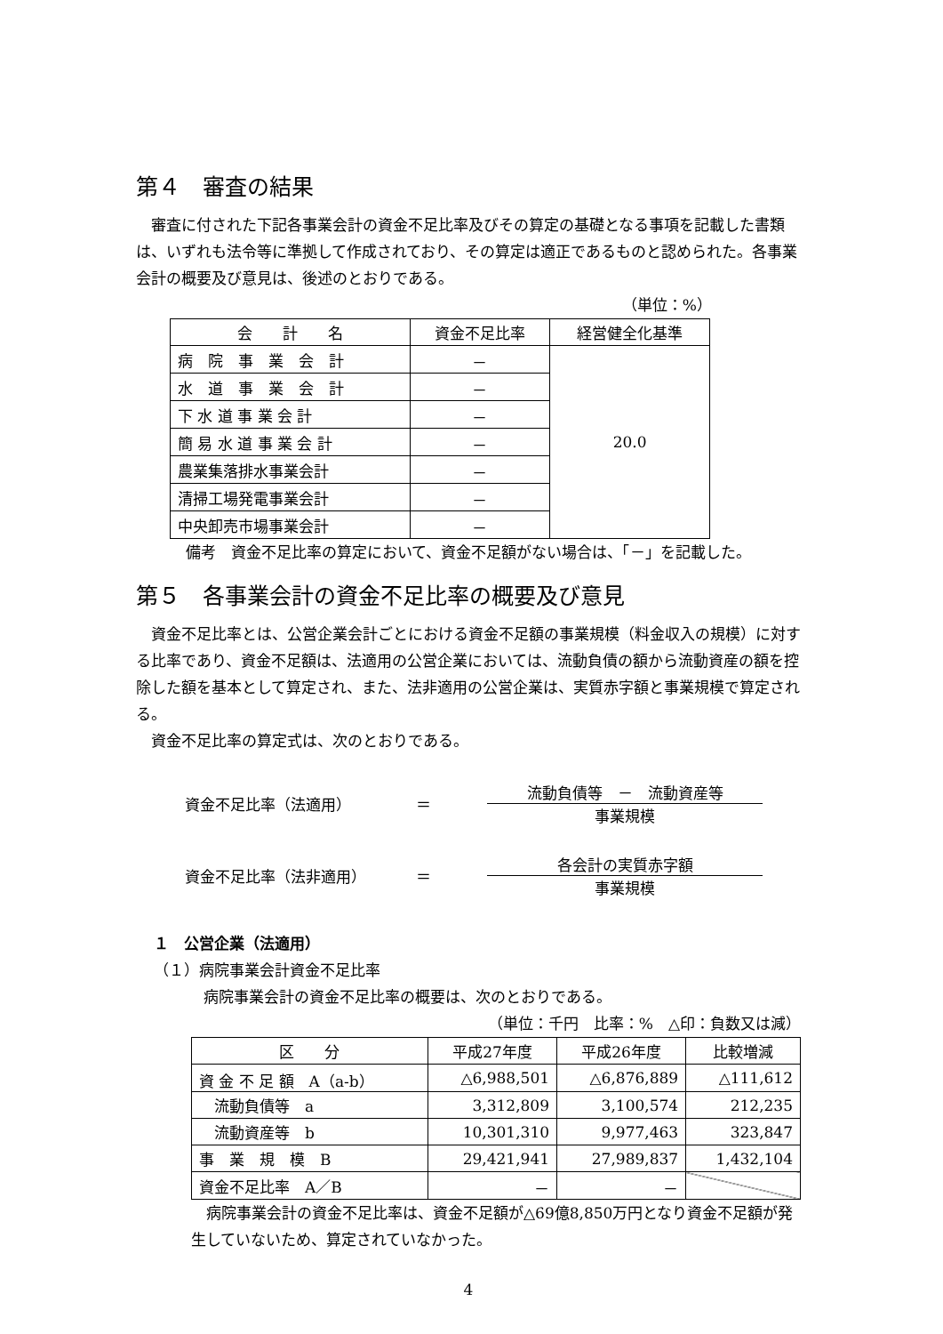第４　審査の結果
審査に付された下記各事業会計の資金不足比率及びその算定の基礎となる事項を記載した書類は、いずれも法令等に準拠して作成されており、その算定は適正であるものと認められた。各事業会計の概要及び意見は、後述のとおりである。
（単位：%）
| 会 計 名 | 資金不足比率 | 経営健全化基準 |
| --- | --- | --- |
| 病 院 事 業 会 計 | － | 20.0 |
| 水 道 事 業 会 計 | － | |
| 下 水 道 事 業 会 計 | － | |
| 簡 易 水 道 事 業 会 計 | － | |
| 農業集落排水事業会計 | － | |
| 清掃工場発電事業会計 | － | |
| 中央卸売市場事業会計 | － | |
備考　資金不足比率の算定において、資金不足額がない場合は、「－」を記載した。
第５　各事業会計の資金不足比率の概要及び意見
資金不足比率とは、公営企業会計ごとにおける資金不足額の事業規模（料金収入の規模）に対する比率であり、資金不足額は、法適用の公営企業においては、流動負債の額から流動資産の額を控除した額を基本として算定され、また、法非適用の公営企業は、実質赤字額と事業規模で算定される。
資金不足比率の算定式は、次のとおりである。
資金不足比率（法適用） ＝
流動負債等　－　流動資産等
事業規模
資金不足比率（法非適用） ＝
各会計の実質赤字額
事業規模
１　公営企業（法適用）
（１）病院事業会計資金不足比率
病院事業会計の資金不足比率の概要は、次のとおりである。
（単位：千円　比率：%　△印：負数又は減）
| 区 分 | 平成27年度 | 平成26年度 | 比較増減 |
| --- | --- | --- | --- |
| 資 金 不 足 額 A（a-b） | △6,988,501 | △6,876,889 | △111,612 |
| 流動負債等 a | 3,312,809 | 3,100,574 | 212,235 |
| 流動資産等 b | 10,301,310 | 9,977,463 | 323,847 |
| 事 業 規 模 B | 29,421,941 | 27,989,837 | 1,432,104 |
| 資金不足比率 A／B | － | － | |
病院事業会計の資金不足比率は、資金不足額が△69億8,850万円となり資金不足額が発生していないため、算定されていなかった。
4